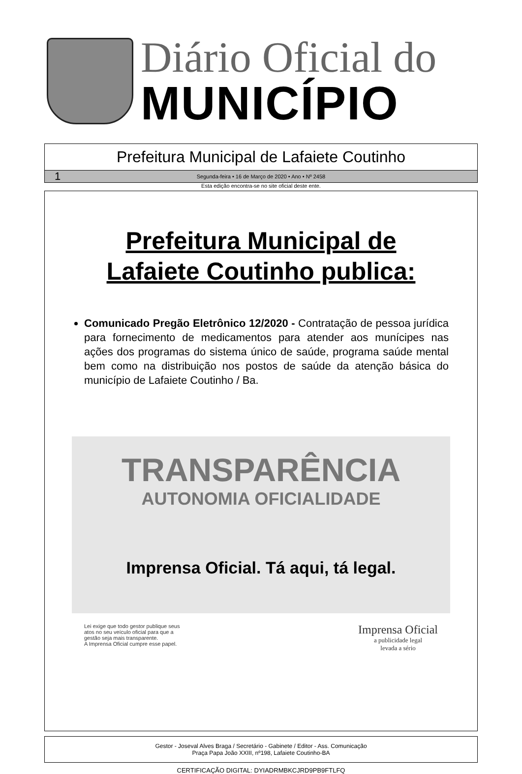Diário Oficial do
MUNICÍPIO
Prefeitura Municipal de Lafaiete Coutinho
1 Segunda-feira • 16 de Março de 2020 • Ano • Nº 2458
Esta edição encontra-se no site oficial deste ente.
Prefeitura Municipal de
Lafaiete Coutinho publica:
Comunicado Pregão Eletrônico 12/2020 - Contratação de pessoa jurídica para fornecimento de medicamentos para atender aos munícipes nas ações dos programas do sistema único de saúde, programa saúde mental bem como na distribuição nos postos de saúde da atenção básica do município de Lafaiete Coutinho / Ba.
TRANSPARÊNCIA
AUTONOMIA OFICIALIDADE
Imprensa Oficial. Tá aqui, tá legal.
Lei exige que todo gestor publique seus
atos no seu veículo oficial para que a
gestão seja mais transparente.
A Imprensa Oficial cumpre esse papel.
Imprensa Oficial
a publicidade legal
levada a sério
Gestor - Joseval Alves Braga / Secretário - Gabinete / Editor - Ass. Comunicação
Praça Papa João XXIII, nº198, Lafaiete Coutinho-BA
CERTIFICAÇÃO DIGITAL: DYIADRMBKCJRD9PB9FTLFQ